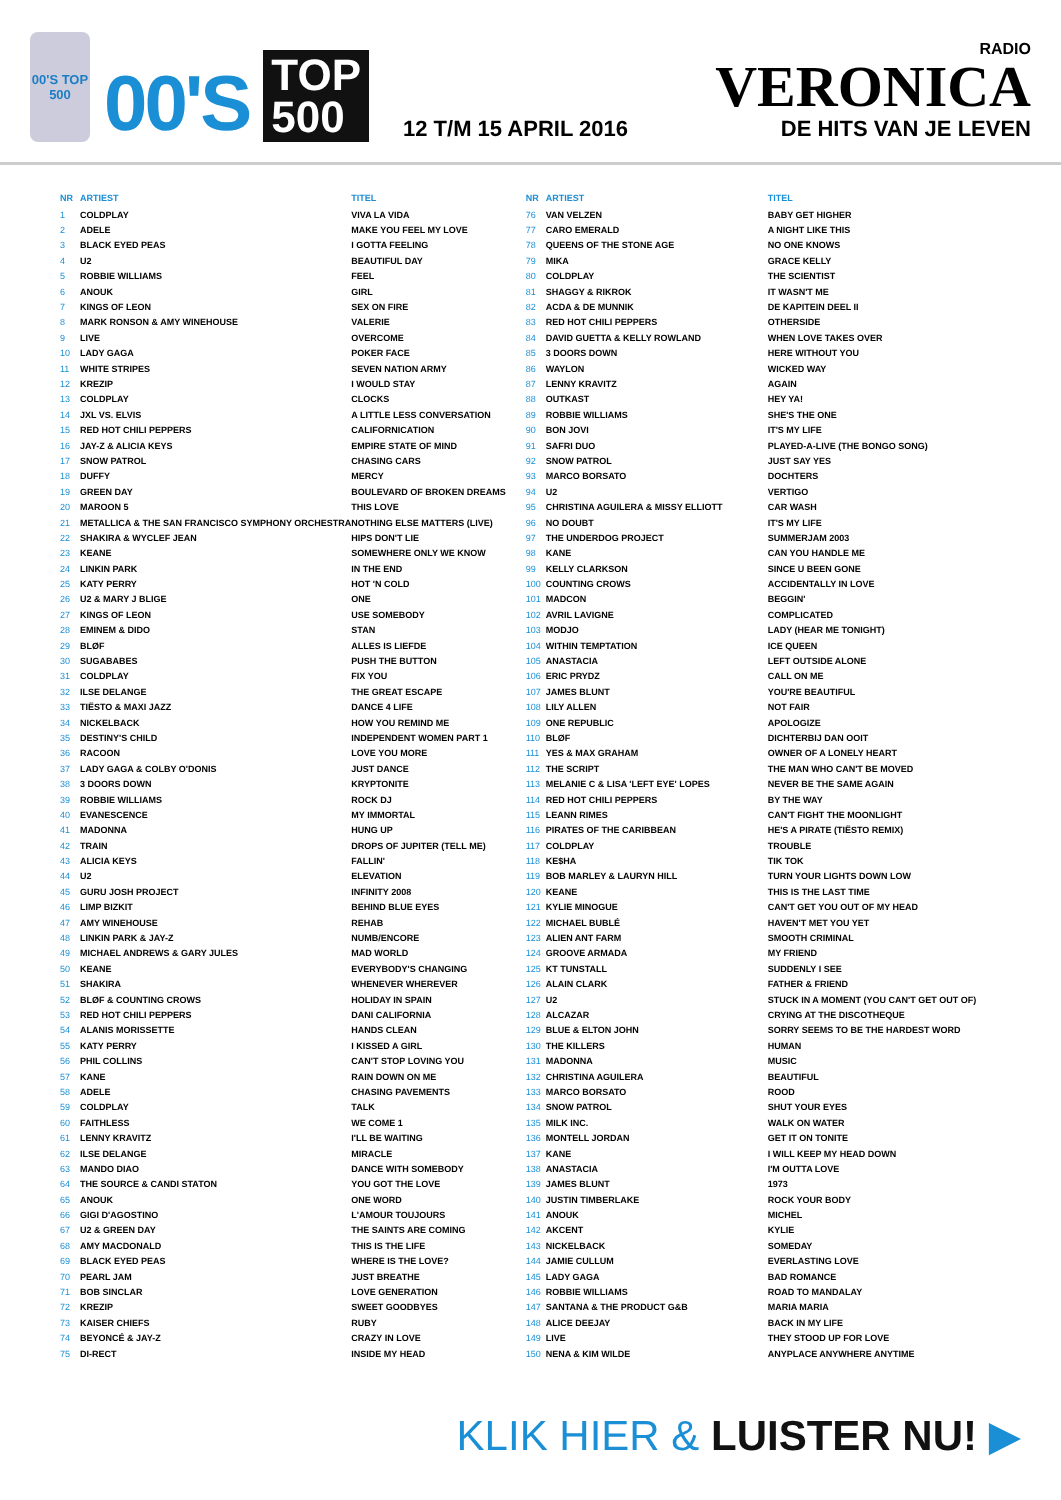00'S TOP 500
00'S
TOP
500
12 T/M 15 APRIL 2016
RADIO
VERONICA
DE HITS VAN JE LEVEN
| NR | ARTIEST | TITEL |
| --- | --- | --- |
| 1 | COLDPLAY | VIVA LA VIDA |
| 2 | ADELE | MAKE YOU FEEL MY LOVE |
| 3 | BLACK EYED PEAS | I GOTTA FEELING |
| 4 | U2 | BEAUTIFUL DAY |
| 5 | ROBBIE WILLIAMS | FEEL |
| 6 | ANOUK | GIRL |
| 7 | KINGS OF LEON | SEX ON FIRE |
| 8 | MARK RONSON & AMY WINEHOUSE | VALERIE |
| 9 | LIVE | OVERCOME |
| 10 | LADY GAGA | POKER FACE |
| 11 | WHITE STRIPES | SEVEN NATION ARMY |
| 12 | KREZIP | I WOULD STAY |
| 13 | COLDPLAY | CLOCKS |
| 14 | JXL VS. ELVIS | A LITTLE LESS CONVERSATION |
| 15 | RED HOT CHILI PEPPERS | CALIFORNICATION |
| 16 | JAY-Z & ALICIA KEYS | EMPIRE STATE OF MIND |
| 17 | SNOW PATROL | CHASING CARS |
| 18 | DUFFY | MERCY |
| 19 | GREEN DAY | BOULEVARD OF BROKEN DREAMS |
| 20 | MAROON 5 | THIS LOVE |
| 21 | METALLICA & THE SAN FRANCISCO SYMPHONY ORCHESTRA | NOTHING ELSE MATTERS (LIVE) |
| 22 | SHAKIRA & WYCLEF JEAN | HIPS DON'T LIE |
| 23 | KEANE | SOMEWHERE ONLY WE KNOW |
| 24 | LINKIN PARK | IN THE END |
| 25 | KATY PERRY | HOT 'N COLD |
| 26 | U2 & MARY J BLIGE | ONE |
| 27 | KINGS OF LEON | USE SOMEBODY |
| 28 | EMINEM & DIDO | STAN |
| 29 | BLØF | ALLES IS LIEFDE |
| 30 | SUGABABES | PUSH THE BUTTON |
| 31 | COLDPLAY | FIX YOU |
| 32 | ILSE DELANGE | THE GREAT ESCAPE |
| 33 | TIËSTO & MAXI JAZZ | DANCE 4 LIFE |
| 34 | NICKELBACK | HOW YOU REMIND ME |
| 35 | DESTINY'S CHILD | INDEPENDENT WOMEN PART 1 |
| 36 | RACOON | LOVE YOU MORE |
| 37 | LADY GAGA & COLBY O'DONIS | JUST DANCE |
| 38 | 3 DOORS DOWN | KRYPTONITE |
| 39 | ROBBIE WILLIAMS | ROCK DJ |
| 40 | EVANESCENCE | MY IMMORTAL |
| 41 | MADONNA | HUNG UP |
| 42 | TRAIN | DROPS OF JUPITER (TELL ME) |
| 43 | ALICIA KEYS | FALLIN' |
| 44 | U2 | ELEVATION |
| 45 | GURU JOSH PROJECT | INFINITY 2008 |
| 46 | LIMP BIZKIT | BEHIND BLUE EYES |
| 47 | AMY WINEHOUSE | REHAB |
| 48 | LINKIN PARK & JAY-Z | NUMB/ENCORE |
| 49 | MICHAEL ANDREWS & GARY JULES | MAD WORLD |
| 50 | KEANE | EVERYBODY'S CHANGING |
| 51 | SHAKIRA | WHENEVER WHEREVER |
| 52 | BLØF & COUNTING CROWS | HOLIDAY IN SPAIN |
| 53 | RED HOT CHILI PEPPERS | DANI CALIFORNIA |
| 54 | ALANIS MORISSETTE | HANDS CLEAN |
| 55 | KATY PERRY | I KISSED A GIRL |
| 56 | PHIL COLLINS | CAN'T STOP LOVING YOU |
| 57 | KANE | RAIN DOWN ON ME |
| 58 | ADELE | CHASING PAVEMENTS |
| 59 | COLDPLAY | TALK |
| 60 | FAITHLESS | WE COME 1 |
| 61 | LENNY KRAVITZ | I'LL BE WAITING |
| 62 | ILSE DELANGE | MIRACLE |
| 63 | MANDO DIAO | DANCE WITH SOMEBODY |
| 64 | THE SOURCE & CANDI STATON | YOU GOT THE LOVE |
| 65 | ANOUK | ONE WORD |
| 66 | GIGI D'AGOSTINO | L'AMOUR TOUJOURS |
| 67 | U2 & GREEN DAY | THE SAINTS ARE COMING |
| 68 | AMY MACDONALD | THIS IS THE LIFE |
| 69 | BLACK EYED PEAS | WHERE IS THE LOVE? |
| 70 | PEARL JAM | JUST BREATHE |
| 71 | BOB SINCLAR | LOVE GENERATION |
| 72 | KREZIP | SWEET GOODBYES |
| 73 | KAISER CHIEFS | RUBY |
| 74 | BEYONCÉ & JAY-Z | CRAZY IN LOVE |
| 75 | DI-RECT | INSIDE MY HEAD |
| NR | ARTIEST | TITEL |
| --- | --- | --- |
| 76 | VAN VELZEN | BABY GET HIGHER |
| 77 | CARO EMERALD | A NIGHT LIKE THIS |
| 78 | QUEENS OF THE STONE AGE | NO ONE KNOWS |
| 79 | MIKA | GRACE KELLY |
| 80 | COLDPLAY | THE SCIENTIST |
| 81 | SHAGGY & RIKROK | IT WASN'T ME |
| 82 | ACDA & DE MUNNIK | DE KAPITEIN DEEL II |
| 83 | RED HOT CHILI PEPPERS | OTHERSIDE |
| 84 | DAVID GUETTA & KELLY ROWLAND | WHEN LOVE TAKES OVER |
| 85 | 3 DOORS DOWN | HERE WITHOUT YOU |
| 86 | WAYLON | WICKED WAY |
| 87 | LENNY KRAVITZ | AGAIN |
| 88 | OUTKAST | HEY YA! |
| 89 | ROBBIE WILLIAMS | SHE'S THE ONE |
| 90 | BON JOVI | IT'S MY LIFE |
| 91 | SAFRI DUO | PLAYED-A-LIVE (THE BONGO SONG) |
| 92 | SNOW PATROL | JUST SAY YES |
| 93 | MARCO BORSATO | DOCHTERS |
| 94 | U2 | VERTIGO |
| 95 | CHRISTINA AGUILERA & MISSY ELLIOTT | CAR WASH |
| 96 | NO DOUBT | IT'S MY LIFE |
| 97 | THE UNDERDOG PROJECT | SUMMERJAM 2003 |
| 98 | KANE | CAN YOU HANDLE ME |
| 99 | KELLY CLARKSON | SINCE U BEEN GONE |
| 100 | COUNTING CROWS | ACCIDENTALLY IN LOVE |
| 101 | MADCON | BEGGIN' |
| 102 | AVRIL LAVIGNE | COMPLICATED |
| 103 | MODJO | LADY (HEAR ME TONIGHT) |
| 104 | WITHIN TEMPTATION | ICE QUEEN |
| 105 | ANASTACIA | LEFT OUTSIDE ALONE |
| 106 | ERIC PRYDZ | CALL ON ME |
| 107 | JAMES BLUNT | YOU'RE BEAUTIFUL |
| 108 | LILY ALLEN | NOT FAIR |
| 109 | ONE REPUBLIC | APOLOGIZE |
| 110 | BLØF | DICHTERBIJ DAN OOIT |
| 111 | YES & MAX GRAHAM | OWNER OF A LONELY HEART |
| 112 | THE SCRIPT | THE MAN WHO CAN'T BE MOVED |
| 113 | MELANIE C & LISA 'LEFT EYE' LOPES | NEVER BE THE SAME AGAIN |
| 114 | RED HOT CHILI PEPPERS | BY THE WAY |
| 115 | LEANN RIMES | CAN'T FIGHT THE MOONLIGHT |
| 116 | PIRATES OF THE CARIBBEAN | HE'S A PIRATE (TIËSTO REMIX) |
| 117 | COLDPLAY | TROUBLE |
| 118 | KE$HA | TIK TOK |
| 119 | BOB MARLEY & LAURYN HILL | TURN YOUR LIGHTS DOWN LOW |
| 120 | KEANE | THIS IS THE LAST TIME |
| 121 | KYLIE MINOGUE | CAN'T GET YOU OUT OF MY HEAD |
| 122 | MICHAEL BUBLÉ | HAVEN'T MET YOU YET |
| 123 | ALIEN ANT FARM | SMOOTH CRIMINAL |
| 124 | GROOVE ARMADA | MY FRIEND |
| 125 | KT TUNSTALL | SUDDENLY I SEE |
| 126 | ALAIN CLARK | FATHER & FRIEND |
| 127 | U2 | STUCK IN A MOMENT (YOU CAN'T GET OUT OF) |
| 128 | ALCAZAR | CRYING AT THE DISCOTHEQUE |
| 129 | BLUE & ELTON JOHN | SORRY SEEMS TO BE THE HARDEST WORD |
| 130 | THE KILLERS | HUMAN |
| 131 | MADONNA | MUSIC |
| 132 | CHRISTINA AGUILERA | BEAUTIFUL |
| 133 | MARCO BORSATO | ROOD |
| 134 | SNOW PATROL | SHUT YOUR EYES |
| 135 | MILK INC. | WALK ON WATER |
| 136 | MONTELL JORDAN | GET IT ON TONITE |
| 137 | KANE | I WILL KEEP MY HEAD DOWN |
| 138 | ANASTACIA | I'M OUTTA LOVE |
| 139 | JAMES BLUNT | 1973 |
| 140 | JUSTIN TIMBERLAKE | ROCK YOUR BODY |
| 141 | ANOUK | MICHEL |
| 142 | AKCENT | KYLIE |
| 143 | NICKELBACK | SOMEDAY |
| 144 | JAMIE CULLUM | EVERLASTING LOVE |
| 145 | LADY GAGA | BAD ROMANCE |
| 146 | ROBBIE WILLIAMS | ROAD TO MANDALAY |
| 147 | SANTANA & THE PRODUCT G&B | MARIA MARIA |
| 148 | ALICE DEEJAY | BACK IN MY LIFE |
| 149 | LIVE | THEY STOOD UP FOR LOVE |
| 150 | NENA & KIM WILDE | ANYPLACE ANYWHERE ANYTIME |
KLIK HIER & LUISTER NU! ▶